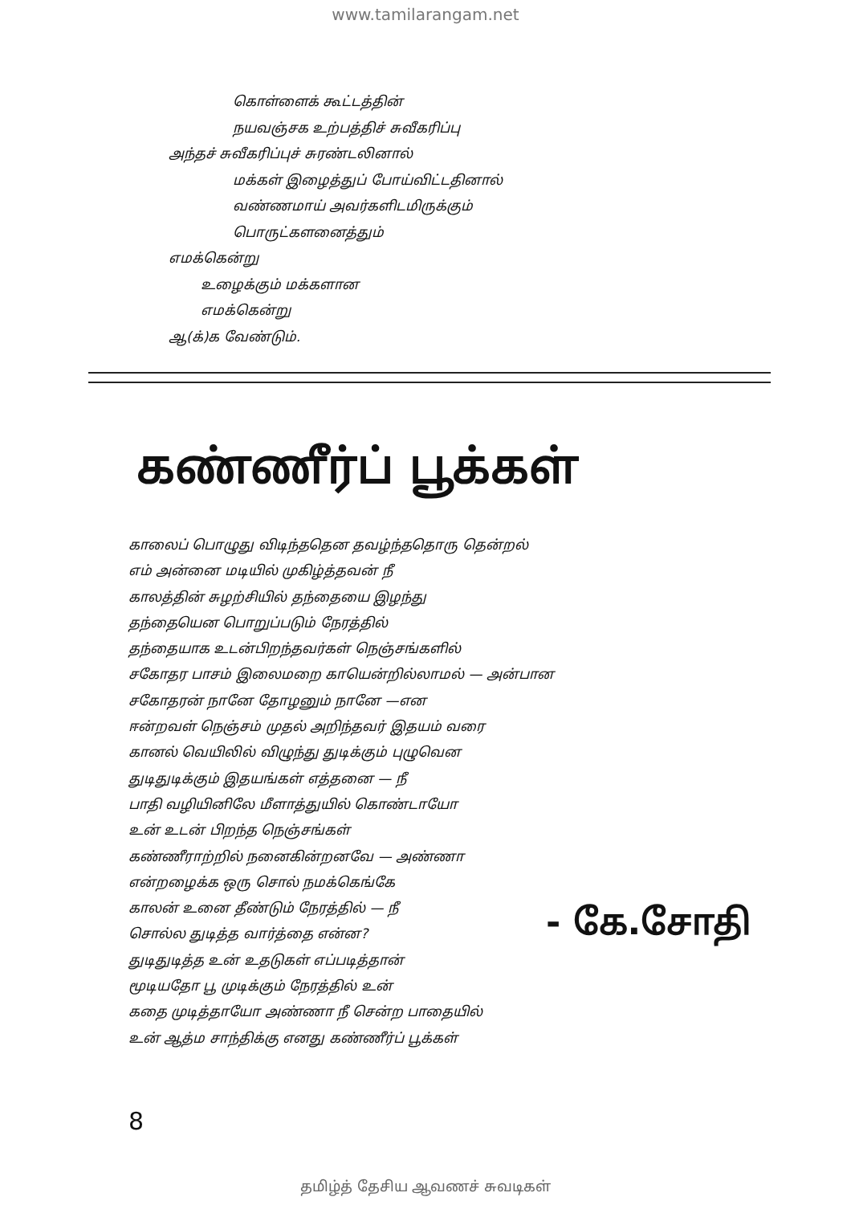www.tamilarangam.net
கொள்ளைக் கூட்டத்தின்
நயவஞ்சக உற்பத்திச் சுவீகரிப்பு
அந்தச் சுவீகரிப்புச் சுரண்டலினால்
மக்கள் இழைத்துப் போய்விட்டதினால்
வண்ணமாய் அவர்களிடமிருக்கும்
பொருட்களனைத்தும்
எமக்கென்று
உழைக்கும் மக்களான
எமக்கென்று
ஆ(க்)க வேண்டும்.
கண்ணீர்ப் பூக்கள்
காலைப் பொழுது விடிந்ததென தவழ்ந்ததொரு தென்றல்
எம் அன்னை மடியில் முகிழ்த்தவன் நீ
காலத்தின் சுழற்சியில் தந்தையை இழந்து
தந்தையென பொறுப்படும் நேரத்தில்
தந்தையாக உடன்பிறந்தவர்கள் நெஞ்சங்களில்
சகோதர பாசம் இலைமறை காயென்றில்லாமல் — அன்பான
சகோதரன் நானே தோழனும் நானே —என
ஈன்றவள் நெஞ்சம் முதல் அறிந்தவர் இதயம் வரை
கானல் வெயிலில் விழுந்து துடிக்கும் புழுவென
துடிதுடிக்கும் இதயங்கள் எத்தனை — நீ
பாதி வழியினிலே மீளாத்துயில் கொண்டாயோ
உன் உடன் பிறந்த நெஞ்சங்கள்
கண்ணீராற்றில் நனைகின்றனவே — அண்ணா
என்றழைக்க ஒரு சொல் நமக்கெங்கே
காலன் உனை தீண்டும் நேரத்தில் — நீ
சொல்ல துடித்த வார்த்தை என்ன?
துடிதுடித்த உன் உதடுகள் எப்படித்தான்
மூடியதோ பூ முடிக்கும் நேரத்தில் உன்
கதை முடித்தாயோ அண்ணா நீ சென்ற பாதையில்
உன் ஆத்ம சாந்திக்கு எனது கண்ணீர்ப் பூக்கள்
- கே.சோதி
8
தமிழ்த் தேசிய ஆவணச் சுவடிகள்